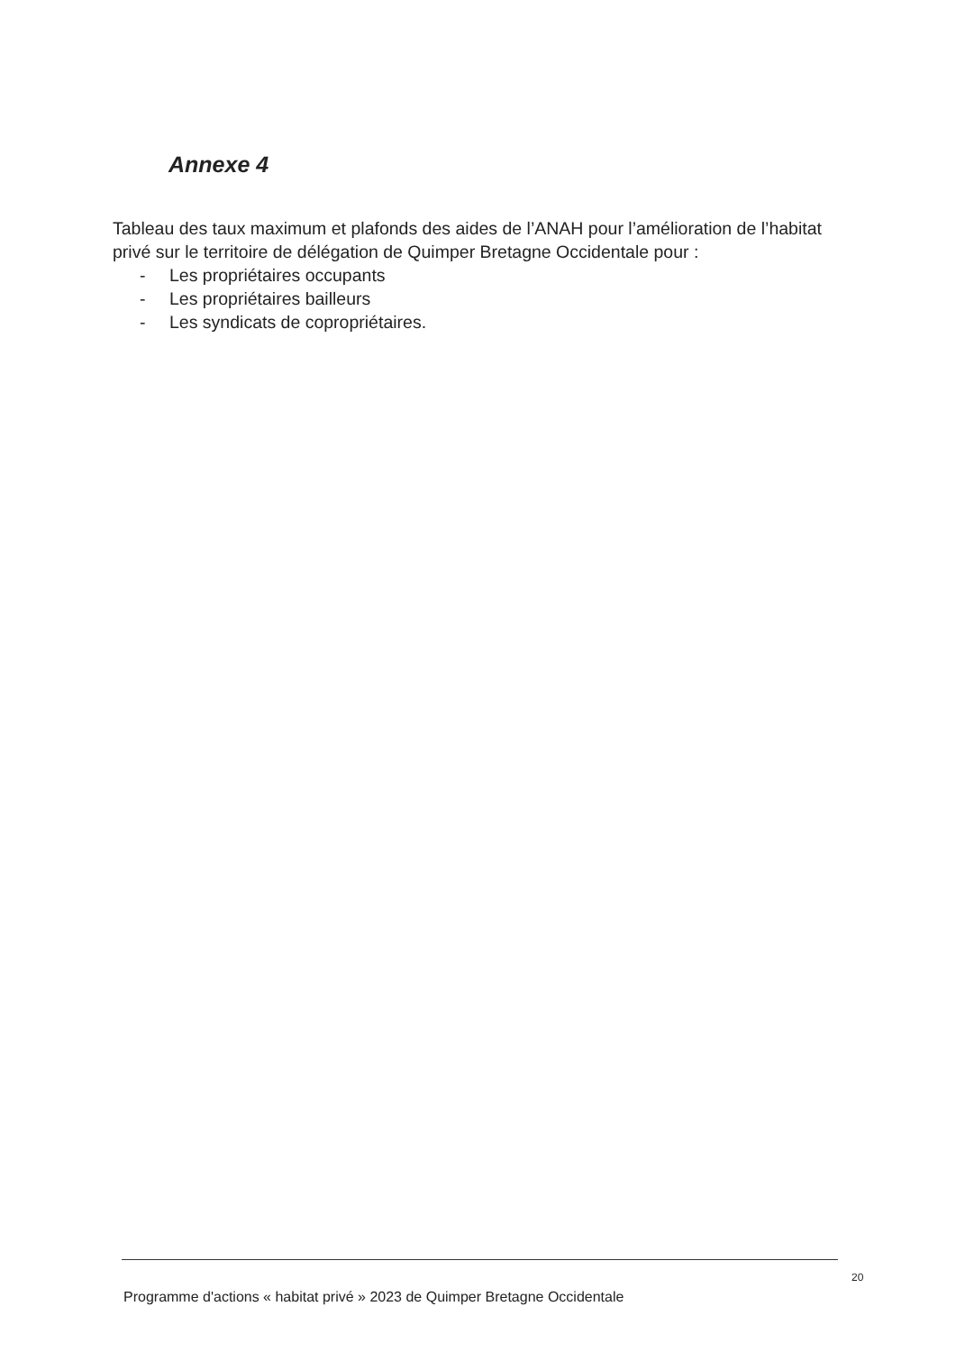Annexe 4
Tableau des taux maximum et plafonds des aides de l’ANAH pour l’amélioration de l’habitat privé sur le territoire de délégation de Quimper Bretagne Occidentale pour :
- Les propriétaires occupants
- Les propriétaires bailleurs
- Les syndicats de copropriétaires.
20
Programme d'actions « habitat privé » 2023 de Quimper Bretagne Occidentale